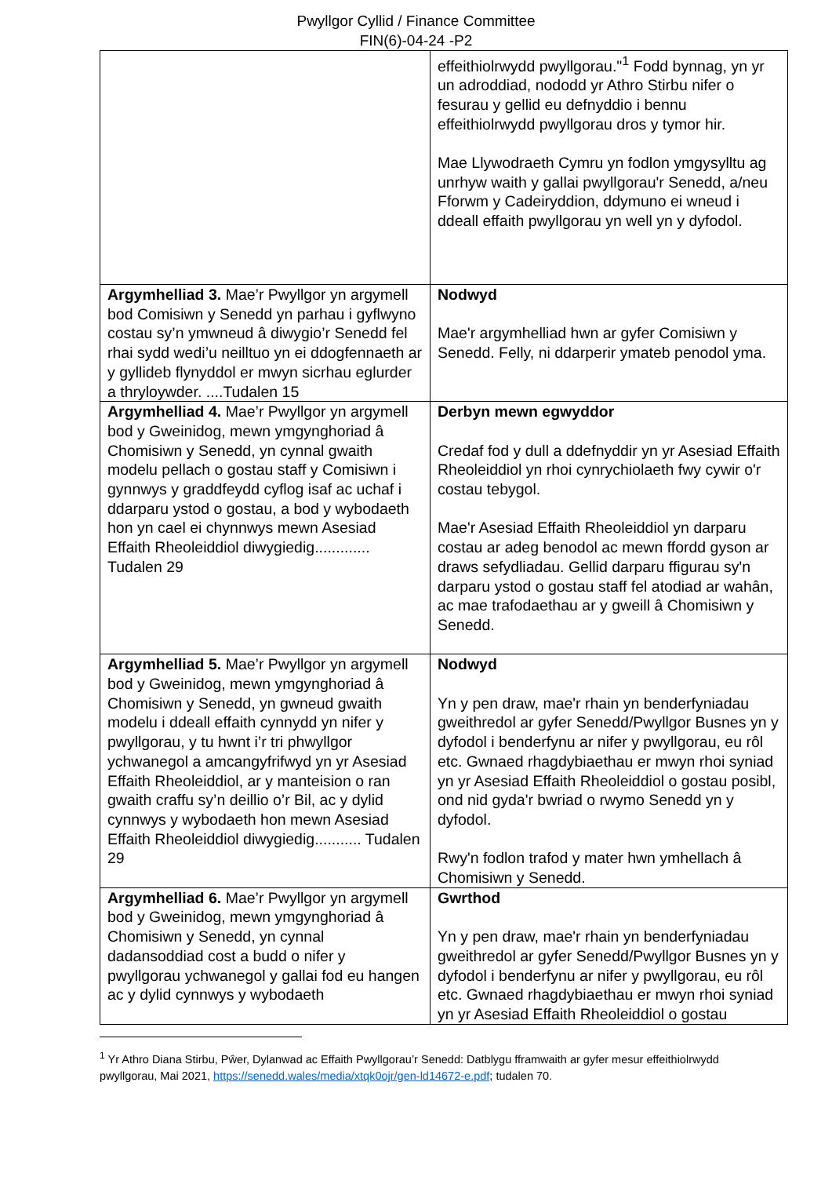Pwyllgor Cyllid / Finance Committee
FIN(6)-04-24 -P2
| | effeithiolrwydd pwyllgorau."<sup>1</sup> Fodd bynnag, yn yr un adroddiad, nododd yr Athro Stirbu nifer o fesurau y gellid eu defnyddio i bennu effeithiolrwydd pwyllgorau dros y tymor hir. Mae Llywodraeth Cymru yn fodlon ymgysylltu ag unrhyw waith y gallai pwyllgorau'r Senedd, a/neu Fforwm y Cadeiryddion, ddymuno ei wneud i ddeall effaith pwyllgorau yn well yn y dyfodol. |
| Argymhelliad 3. Mae’r Pwyllgor yn argymell bod Comisiwn y Senedd yn parhau i gyflwyno costau sy’n ymwneud â diwygio’r Senedd fel rhai sydd wedi’u neilltuo yn ei ddogfennaeth ar y gyllideb flynyddol er mwyn sicrhau eglurder a thryloywder. ....Tudalen 15 | Nodwyd Mae'r argymhelliad hwn ar gyfer Comisiwn y Senedd. Felly, ni ddarperir ymateb penodol yma. |
| Argymhelliad 4. Mae’r Pwyllgor yn argymell bod y Gweinidog, mewn ymgynghoriad â Chomisiwn y Senedd, yn cynnal gwaith modelu pellach o gostau staff y Comisiwn i gynnwys y graddfeydd cyflog isaf ac uchaf i ddarparu ystod o gostau, a bod y wybodaeth hon yn cael ei chynnwys mewn Asesiad Effaith Rheoleiddiol diwygiedig............. Tudalen 29 | Derbyn mewn egwyddor Credaf fod y dull a ddefnyddir yn yr Asesiad Effaith Rheoleiddiol yn rhoi cynrychiolaeth fwy cywir o'r costau tebygol. Mae'r Asesiad Effaith Rheoleiddiol yn darparu costau ar adeg benodol ac mewn ffordd gyson ar draws sefydliadau. Gellid darparu ffigurau sy'n darparu ystod o gostau staff fel atodiad ar wahân, ac mae trafodaethau ar y gweill â Chomisiwn y Senedd. |
| Argymhelliad 5. Mae’r Pwyllgor yn argymell bod y Gweinidog, mewn ymgynghoriad â Chomisiwn y Senedd, yn gwneud gwaith modelu i ddeall effaith cynnydd yn nifer y pwyllgorau, y tu hwnt i’r tri phwyllgor ychwanegol a amcangyfrifwyd yn yr Asesiad Effaith Rheoleiddiol, ar y manteision o ran gwaith craffu sy’n deillio o’r Bil, ac y dylid cynnwys y wybodaeth hon mewn Asesiad Effaith Rheoleiddiol diwygiedig........... Tudalen 29 | Nodwyd Yn y pen draw, mae'r rhain yn benderfyniadau gweithredol ar gyfer Senedd/Pwyllgor Busnes yn y dyfodol i benderfynu ar nifer y pwyllgorau, eu rôl etc. Gwnaed rhagdybiaethau er mwyn rhoi syniad yn yr Asesiad Effaith Rheoleiddiol o gostau posibl, ond nid gyda'r bwriad o rwymo Senedd yn y dyfodol. Rwy'n fodlon trafod y mater hwn ymhellach â Chomisiwn y Senedd. |
| Argymhelliad 6. Mae’r Pwyllgor yn argymell bod y Gweinidog, mewn ymgynghoriad â Chomisiwn y Senedd, yn cynnal dadansoddiad cost a budd o nifer y pwyllgorau ychwanegol y gallai fod eu hangen ac y dylid cynnwys y wybodaeth | Gwrthod Yn y pen draw, mae'r rhain yn benderfyniadau gweithredol ar gyfer Senedd/Pwyllgor Busnes yn y dyfodol i benderfynu ar nifer y pwyllgorau, eu rôl etc. Gwnaed rhagdybiaethau er mwyn rhoi syniad yn yr Asesiad Effaith Rheoleiddiol o gostau |
<sup>1</sup> Yr Athro Diana Stirbu, Pŵer, Dylanwad ac Effaith Pwyllgorau’r Senedd: Datblygu fframwaith ar gyfer mesur effeithiolrwydd pwyllgorau, Mai 2021, https://senedd.wales/media/xtqk0ojr/gen-ld14672-e.pdf; tudalen 70.